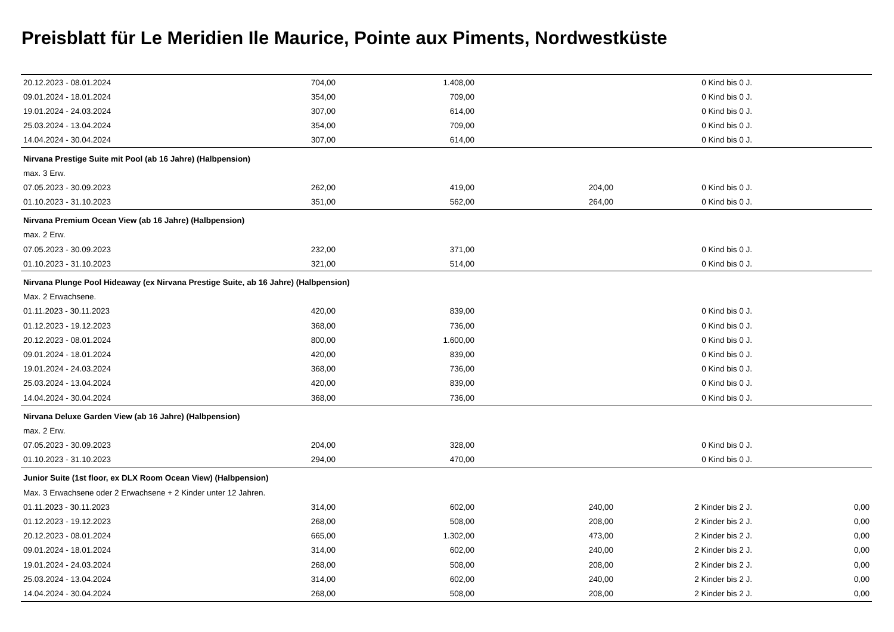Preisblatt für Le Meridien Ile Maurice, Pointe aux Piments, Nordwestküste
| 20.12.2023 - 08.01.2024 | 704,00 | 1.408,00 | | 0 Kind bis 0 J. | |
| 09.01.2024 - 18.01.2024 | 354,00 | 709,00 | | 0 Kind bis 0 J. | |
| 19.01.2024 - 24.03.2024 | 307,00 | 614,00 | | 0 Kind bis 0 J. | |
| 25.03.2024 - 13.04.2024 | 354,00 | 709,00 | | 0 Kind bis 0 J. | |
| 14.04.2024 - 30.04.2024 | 307,00 | 614,00 | | 0 Kind bis 0 J. | |
| Nirvana Prestige Suite mit Pool (ab 16 Jahre) (Halbpension) | | | | | |
| max. 3 Erw. | | | | | |
| 07.05.2023 - 30.09.2023 | 262,00 | 419,00 | 204,00 | 0 Kind bis 0 J. | |
| 01.10.2023 - 31.10.2023 | 351,00 | 562,00 | 264,00 | 0 Kind bis 0 J. | |
| Nirvana Premium Ocean View (ab 16 Jahre) (Halbpension) | | | | | |
| max. 2 Erw. | | | | | |
| 07.05.2023 - 30.09.2023 | 232,00 | 371,00 | | 0 Kind bis 0 J. | |
| 01.10.2023 - 31.10.2023 | 321,00 | 514,00 | | 0 Kind bis 0 J. | |
| Nirvana Plunge Pool Hideaway (ex Nirvana Prestige Suite, ab 16 Jahre) (Halbpension) | | | | | |
| Max. 2 Erwachsene. | | | | | |
| 01.11.2023 - 30.11.2023 | 420,00 | 839,00 | | 0 Kind bis 0 J. | |
| 01.12.2023 - 19.12.2023 | 368,00 | 736,00 | | 0 Kind bis 0 J. | |
| 20.12.2023 - 08.01.2024 | 800,00 | 1.600,00 | | 0 Kind bis 0 J. | |
| 09.01.2024 - 18.01.2024 | 420,00 | 839,00 | | 0 Kind bis 0 J. | |
| 19.01.2024 - 24.03.2024 | 368,00 | 736,00 | | 0 Kind bis 0 J. | |
| 25.03.2024 - 13.04.2024 | 420,00 | 839,00 | | 0 Kind bis 0 J. | |
| 14.04.2024 - 30.04.2024 | 368,00 | 736,00 | | 0 Kind bis 0 J. | |
| Nirvana Deluxe Garden View (ab 16 Jahre) (Halbpension) | | | | | |
| max. 2 Erw. | | | | | |
| 07.05.2023 - 30.09.2023 | 204,00 | 328,00 | | 0 Kind bis 0 J. | |
| 01.10.2023 - 31.10.2023 | 294,00 | 470,00 | | 0 Kind bis 0 J. | |
| Junior Suite (1st floor, ex DLX Room Ocean View) (Halbpension) | | | | | |
| Max. 3 Erwachsene oder 2 Erwachsene + 2 Kinder unter 12 Jahren. | | | | | |
| 01.11.2023 - 30.11.2023 | 314,00 | 602,00 | 240,00 | 2 Kinder bis 2 J. | 0,00 |
| 01.12.2023 - 19.12.2023 | 268,00 | 508,00 | 208,00 | 2 Kinder bis 2 J. | 0,00 |
| 20.12.2023 - 08.01.2024 | 665,00 | 1.302,00 | 473,00 | 2 Kinder bis 2 J. | 0,00 |
| 09.01.2024 - 18.01.2024 | 314,00 | 602,00 | 240,00 | 2 Kinder bis 2 J. | 0,00 |
| 19.01.2024 - 24.03.2024 | 268,00 | 508,00 | 208,00 | 2 Kinder bis 2 J. | 0,00 |
| 25.03.2024 - 13.04.2024 | 314,00 | 602,00 | 240,00 | 2 Kinder bis 2 J. | 0,00 |
| 14.04.2024 - 30.04.2024 | 268,00 | 508,00 | 208,00 | 2 Kinder bis 2 J. | 0,00 |